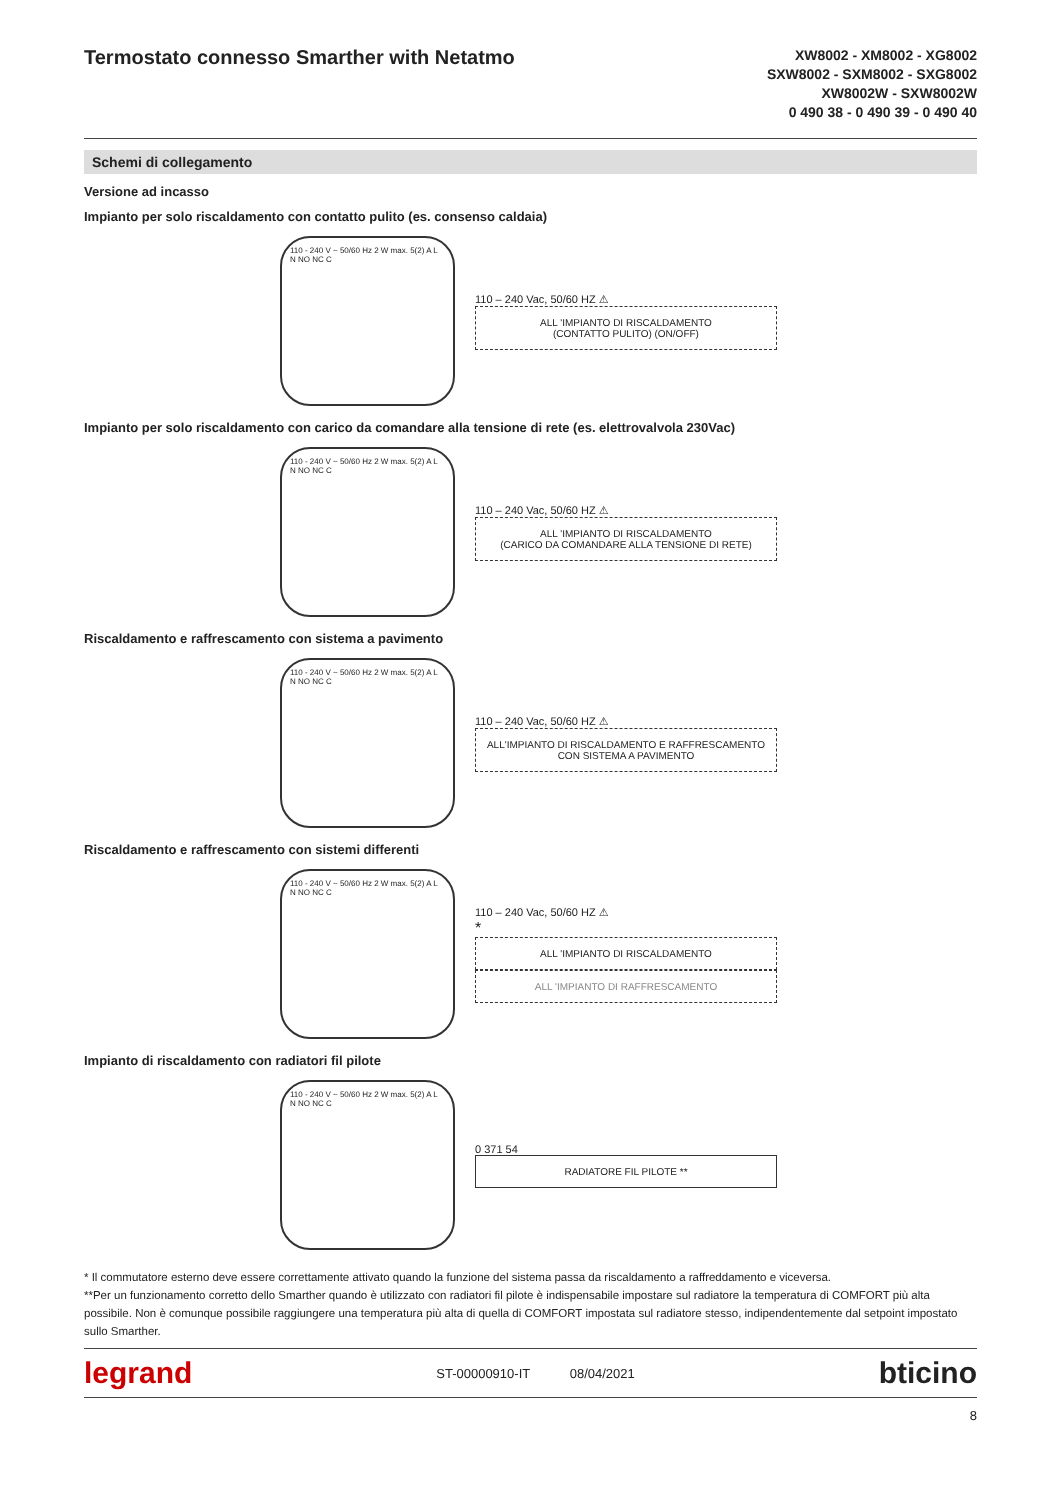Termostato connesso Smarther with Netatmo
XW8002 - XM8002 - XG8002
SXW8002 - SXM8002 - SXG8002
XW8002W - SXW8002W
0 490 38 - 0 490 39 - 0 490 40
Schemi di collegamento
Versione ad incasso
Impianto per solo riscaldamento con contatto pulito (es. consenso caldaia)
110 - 240 V ~ 50/60 Hz 2 W max. 5(2) A L N NO NC C
110 – 240 Vac, 50/60 HZ ⚠
ALL 'IMPIANTO DI RISCALDAMENTO
(CONTATTO PULITO) (ON/OFF)
Impianto per solo riscaldamento con carico da comandare alla tensione di rete (es. elettrovalvola 230Vac)
110 - 240 V ~ 50/60 Hz 2 W max. 5(2) A L N NO NC C
110 – 240 Vac, 50/60 HZ ⚠
ALL 'IMPIANTO DI RISCALDAMENTO
(CARICO DA COMANDARE ALLA TENSIONE DI RETE)
Riscaldamento e raffrescamento con sistema a pavimento
110 - 240 V ~ 50/60 Hz 2 W max. 5(2) A L N NO NC C
110 – 240 Vac, 50/60 HZ ⚠
ALL'IMPIANTO DI RISCALDAMENTO E RAFFRESCAMENTO
CON SISTEMA A PAVIMENTO
Riscaldamento e raffrescamento con sistemi differenti
110 - 240 V ~ 50/60 Hz 2 W max. 5(2) A L N NO NC C
110 – 240 Vac, 50/60 HZ ⚠
*
ALL 'IMPIANTO DI RISCALDAMENTO
ALL 'IMPIANTO DI RAFFRESCAMENTO
Impianto di riscaldamento con radiatori fil pilote
110 - 240 V ~ 50/60 Hz 2 W max. 5(2) A L N NO NC C
0 371 54
RADIATORE FIL PILOTE **
* Il commutatore esterno deve essere correttamente attivato quando la funzione del sistema passa da riscaldamento a raffreddamento e viceversa.
**Per un funzionamento corretto dello Smarther quando è utilizzato con radiatori fil pilote è indispensabile impostare sul radiatore la temperatura di COMFORT più alta possibile. Non è comunque possibile raggiungere una temperatura più alta di quella di COMFORT impostata sul radiatore stesso, indipendentemente dal setpoint impostato sullo Smarther.
legrand ST-00000910-IT 08/04/2021 bticino
8